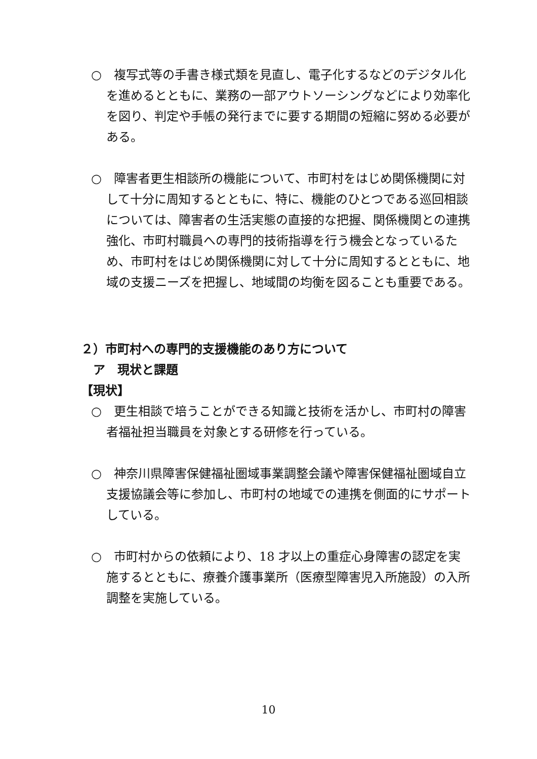○　複写式等の手書き様式類を見直し、電子化するなどのデジタル化を進めるとともに、業務の一部アウトソーシングなどにより効率化を図り、判定や手帳の発行までに要する期間の短縮に努める必要がある。
○　障害者更生相談所の機能について、市町村をはじめ関係機関に対して十分に周知するとともに、特に、機能のひとつである巡回相談については、障害者の生活実態の直接的な把握、関係機関との連携強化、市町村職員への専門的技術指導を行う機会となっているため、市町村をはじめ関係機関に対して十分に周知するとともに、地域の支援ニーズを把握し、地域間の均衡を図ることも重要である。
２）市町村への専門的支援機能のあり方について
　ア　現状と課題
【現状】
○　更生相談で培うことができる知識と技術を活かし、市町村の障害者福祉担当職員を対象とする研修を行っている。
○　神奈川県障害保健福祉圏域事業調整会議や障害保健福祉圏域自立支援協議会等に参加し、市町村の地域での連携を側面的にサポートしている。
○　市町村からの依頼により、18 才以上の重症心身障害の認定を実施するとともに、療養介護事業所（医療型障害児入所施設）の入所調整を実施している。
10